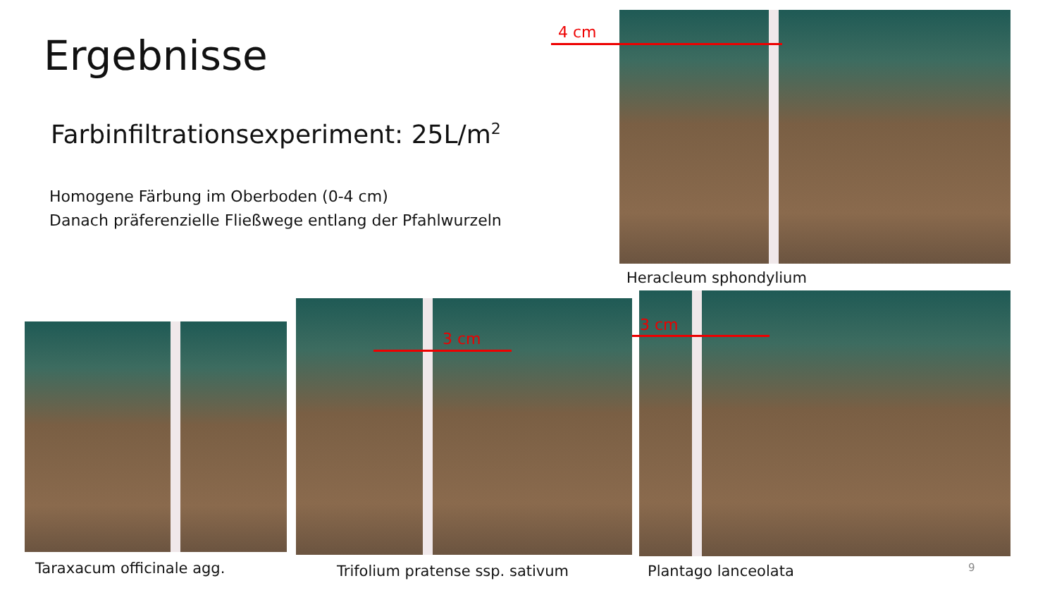Ergebnisse
Farbinfiltrationsexperiment: 25L/m<sup>2</sup>
Homogene Färbung im Oberboden (0-4 cm)
Danach präferenzielle Fließwege entlang der Pfahlwurzeln
4 cm
Heracleum sphondylium
3 cm
3 cm
Taraxacum officinale agg.
Trifolium pratense ssp. sativum
Plantago lanceolata 9